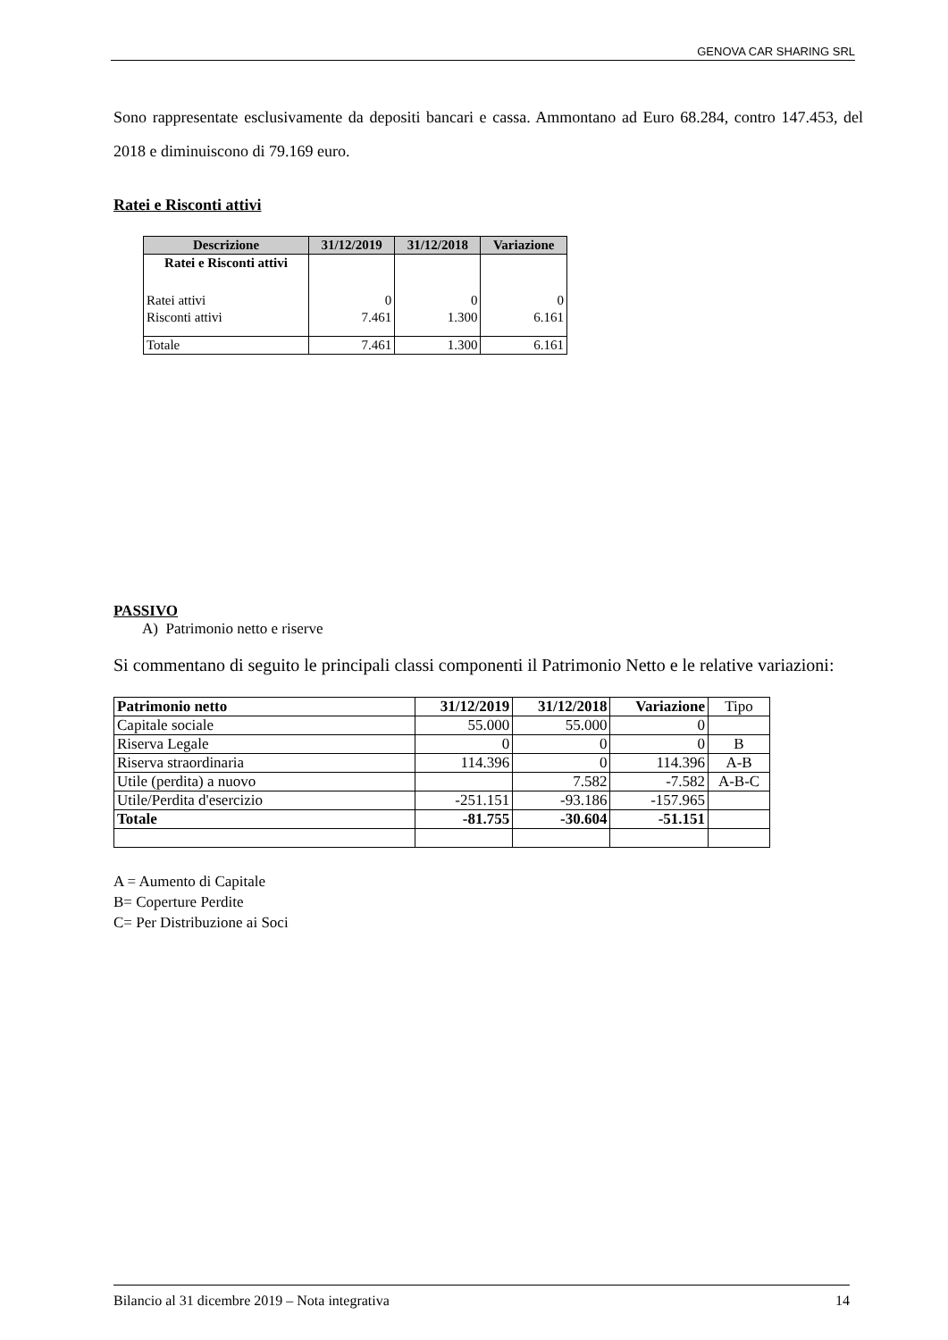GENOVA CAR SHARING SRL
Sono rappresentate esclusivamente da depositi bancari e cassa. Ammontano ad Euro 68.284, contro 147.453, del 2018 e diminuiscono di 79.169 euro.
Ratei e Risconti attivi
| Descrizione | 31/12/2019 | 31/12/2018 | Variazione |
| --- | --- | --- | --- |
| Ratei e Risconti attivi | | | |
| Ratei attivi | 0 | 0 | 0 |
| Risconti attivi | 7.461 | 1.300 | 6.161 |
| Totale | 7.461 | 1.300 | 6.161 |
PASSIVO
A) Patrimonio netto e riserve
Si commentano di seguito le principali classi componenti il Patrimonio Netto e le relative variazioni:
| Patrimonio netto | 31/12/2019 | 31/12/2018 | Variazione | Tipo |
| Capitale sociale | 55.000 | 55.000 | 0 | |
| Riserva Legale | 0 | 0 | 0 | B |
| Riserva straordinaria | 114.396 | 0 | 114.396 | A-B |
| Utile (perdita) a nuovo | | 7.582 | -7.582 | A-B-C |
| Utile/Perdita d'esercizio | -251.151 | -93.186 | -157.965 | |
| Totale | -81.755 | -30.604 | -51.151 | |
A = Aumento di Capitale
B= Coperture Perdite
C= Per Distribuzione ai Soci
Bilancio al 31 dicembre 2019 – Nota integrativa 14